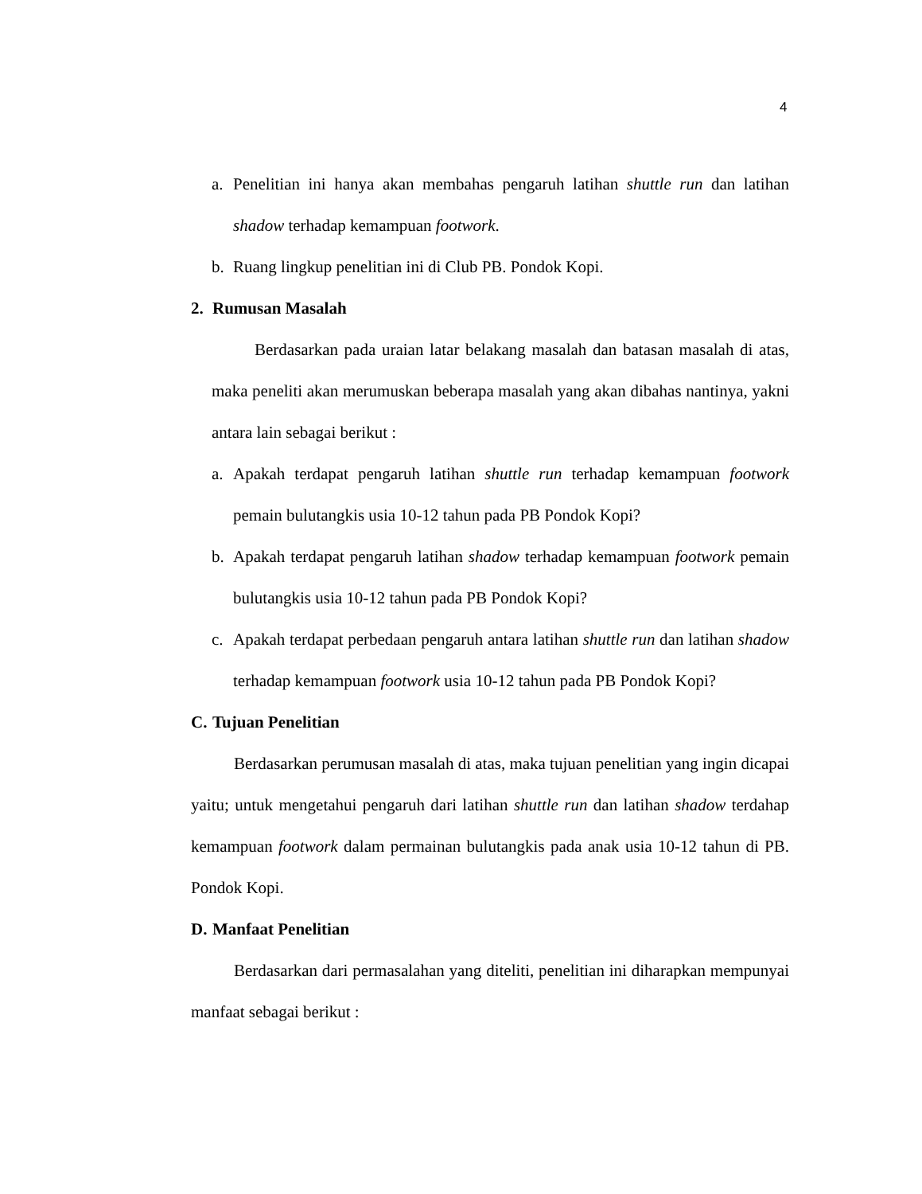4
a. Penelitian ini hanya akan membahas pengaruh latihan shuttle run dan latihan shadow terhadap kemampuan footwork.
b. Ruang lingkup penelitian ini di Club PB. Pondok Kopi.
2. Rumusan Masalah
Berdasarkan pada uraian latar belakang masalah dan batasan masalah di atas, maka peneliti akan merumuskan beberapa masalah yang akan dibahas nantinya, yakni antara lain sebagai berikut :
a. Apakah terdapat pengaruh latihan shuttle run terhadap kemampuan footwork pemain bulutangkis usia 10-12 tahun pada PB Pondok Kopi?
b. Apakah terdapat pengaruh latihan shadow terhadap kemampuan footwork pemain bulutangkis usia 10-12 tahun pada PB Pondok Kopi?
c. Apakah terdapat perbedaan pengaruh antara latihan shuttle run dan latihan shadow terhadap kemampuan footwork usia 10-12 tahun pada PB Pondok Kopi?
C. Tujuan Penelitian
Berdasarkan perumusan masalah di atas, maka tujuan penelitian yang ingin dicapai yaitu; untuk mengetahui pengaruh dari latihan shuttle run dan latihan shadow terdahap kemampuan footwork dalam permainan bulutangkis pada anak usia 10-12 tahun di PB. Pondok Kopi.
D. Manfaat Penelitian
Berdasarkan dari permasalahan yang diteliti, penelitian ini diharapkan mempunyai manfaat sebagai berikut :